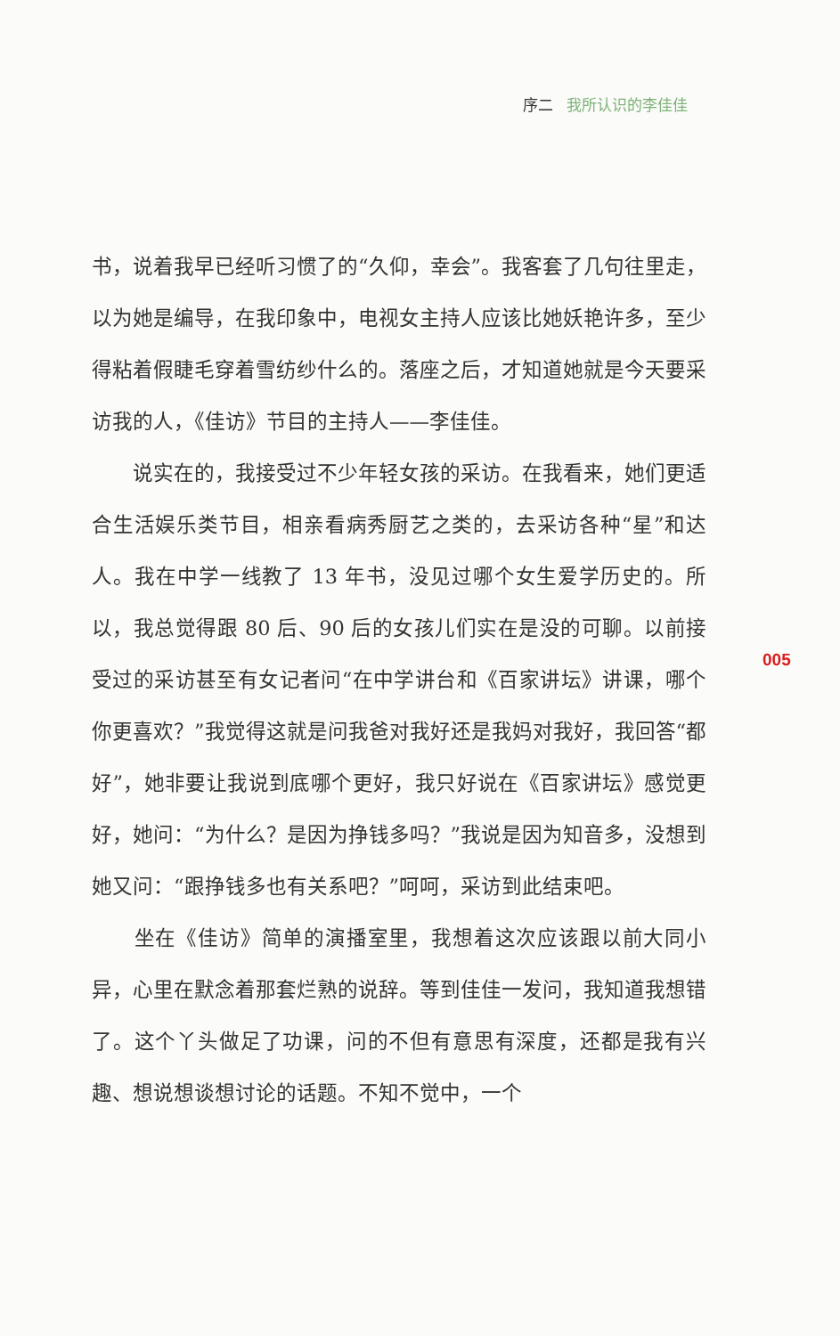序二 我所认识的李佳佳
书，说着我早已经听习惯了的“久仰，幸会”。我客套了几句往里走，以为她是编导，在我印象中，电视女主持人应该比她妖艳许多，至少得粘着假睫毛穿着雪纺纱什么的。落座之后，才知道她就是今天要采访我的人，《佳访》节目的主持人——李佳佳。
　　说实在的，我接受过不少年轻女孩的采访。在我看来，她们更适合生活娱乐类节目，相亲看病秀厨艺之类的，去采访各种“星”和达人。我在中学一线教了 13 年书，没见过哪个女生爱学历史的。所以，我总觉得跟 80 后、90 后的女孩儿们实在是没的可聊。以前接受过的采访甚至有女记者问“在中学讲台和《百家讲坛》讲课，哪个你更喜欢？”我觉得这就是问我爸对我好还是我妈对我好，我回答“都好”，她非要让我说到底哪个更好，我只好说在《百家讲坛》感觉更好，她问：“为什么？是因为挣钱多吗？”我说是因为知音多，没想到她又问：“跟挣钱多也有关系吧？”呵呵，采访到此结束吧。
　　坐在《佳访》简单的演播室里，我想着这次应该跟以前大同小异，心里在默念着那套烂熟的说辞。等到佳佳一发问，我知道我想错了。这个丫头做足了功课，问的不但有意思有深度，还都是我有兴趣、想说想谈想讨论的话题。不知不觉中，一个
005